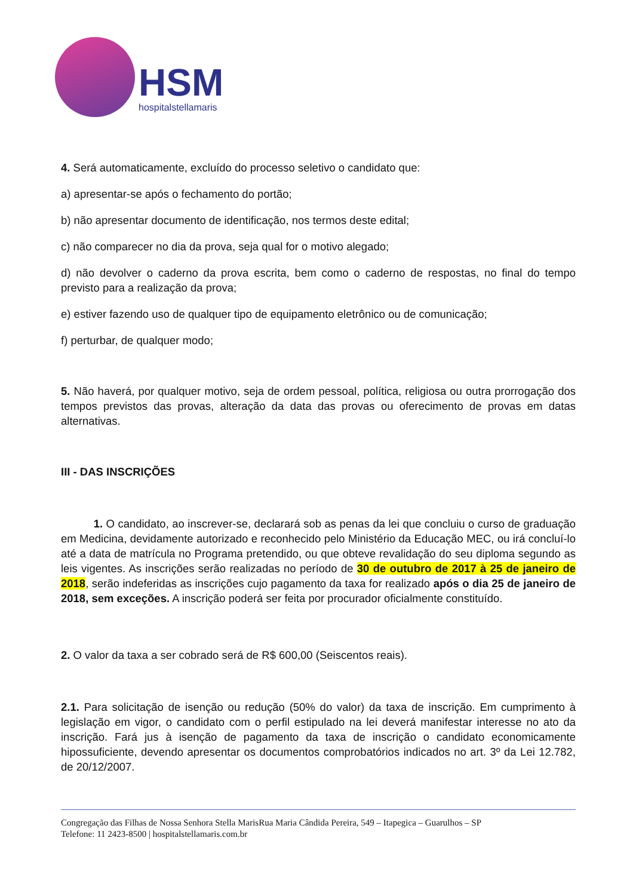HSM
hospitalstellamaris
4. Será automaticamente, excluído do processo seletivo o candidato que:
a) apresentar-se após o fechamento do portão;
b) não apresentar documento de identificação, nos termos deste edital;
c) não comparecer no dia da prova, seja qual for o motivo alegado;
d) não devolver o caderno da prova escrita, bem como o caderno de respostas, no final do tempo previsto para a realização da prova;
e) estiver fazendo uso de qualquer tipo de equipamento eletrônico ou de comunicação;
f) perturbar, de qualquer modo;
5. Não haverá, por qualquer motivo, seja de ordem pessoal, política, religiosa ou outra prorrogação dos tempos previstos das provas, alteração da data das provas ou oferecimento de provas em datas alternativas.
III - DAS INSCRIÇÕES
1. O candidato, ao inscrever-se, declarará sob as penas da lei que concluiu o curso de graduação em Medicina, devidamente autorizado e reconhecido pelo Ministério da Educação MEC, ou irá concluí-lo até a data de matrícula no Programa pretendido, ou que obteve revalidação do seu diploma segundo as leis vigentes. As inscrições serão realizadas no período de 30 de outubro de 2017 à 25 de janeiro de 2018, serão indeferidas as inscrições cujo pagamento da taxa for realizado após o dia 25 de janeiro de 2018, sem exceções. A inscrição poderá ser feita por procurador oficialmente constituído.
2. O valor da taxa a ser cobrado será de R$ 600,00 (Seiscentos reais).
2.1. Para solicitação de isenção ou redução (50% do valor) da taxa de inscrição. Em cumprimento à legislação em vigor, o candidato com o perfil estipulado na lei deverá manifestar interesse no ato da inscrição. Fará jus à isenção de pagamento da taxa de inscrição o candidato economicamente hipossuficiente, devendo apresentar os documentos comprobatórios indicados no art. 3º da Lei 12.782, de 20/12/2007.
Congregação das Filhas de Nossa Senhora Stella MarisRua Maria Cândida Pereira, 549 – Itapegica – Guarulhos – SP
Telefone: 11 2423-8500 | hospitalstellamaris.com.br